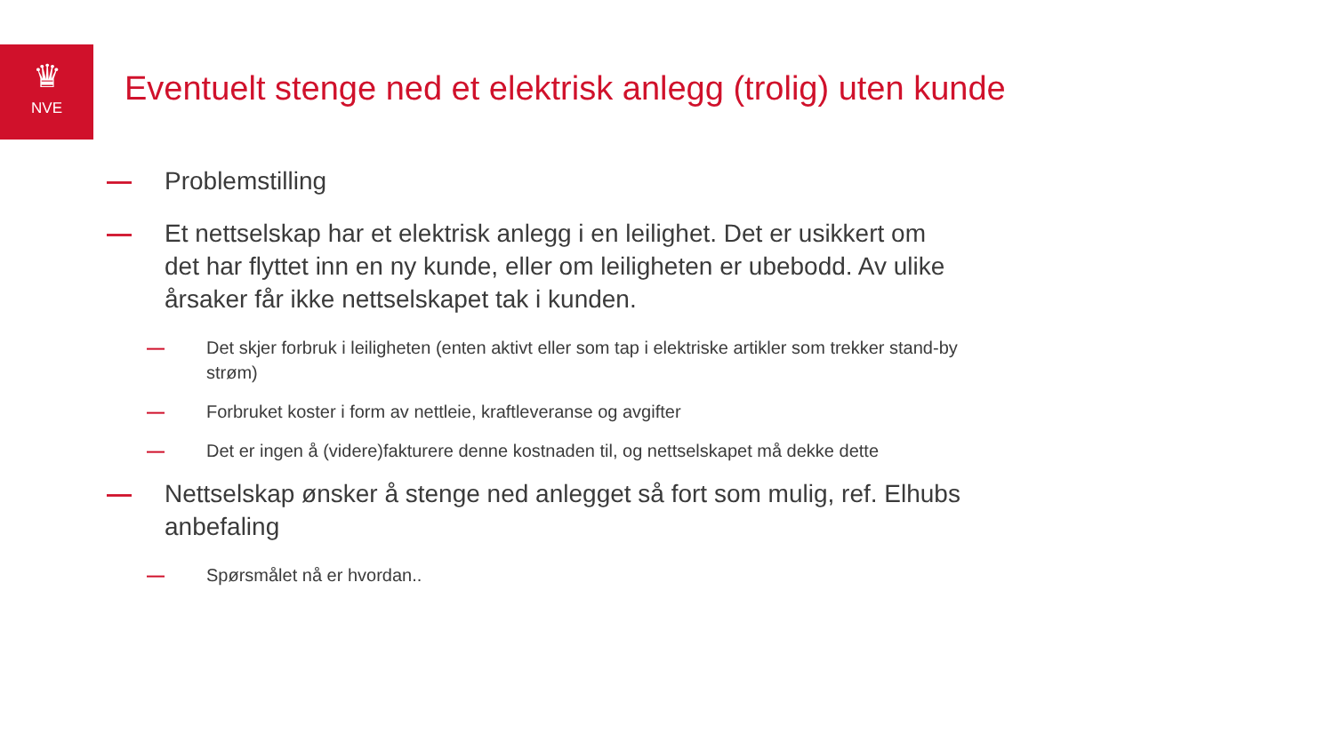♛
NVE
Eventuelt stenge ned et elektrisk anlegg (trolig) uten kunde
— Problemstilling
— Et nettselskap har et elektrisk anlegg i en leilighet. Det er usikkert om det har flyttet inn en ny kunde, eller om leiligheten er ubebodd. Av ulike årsaker får ikke nettselskapet tak i kunden.
— Det skjer forbruk i leiligheten (enten aktivt eller som tap i elektriske artikler som trekker stand-by strøm)
— Forbruket koster i form av nettleie, kraftleveranse og avgifter
— Det er ingen å (videre)fakturere denne kostnaden til, og nettselskapet må dekke dette
— Nettselskap ønsker å stenge ned anlegget så fort som mulig, ref. Elhubs anbefaling
— Spørsmålet nå er hvordan..